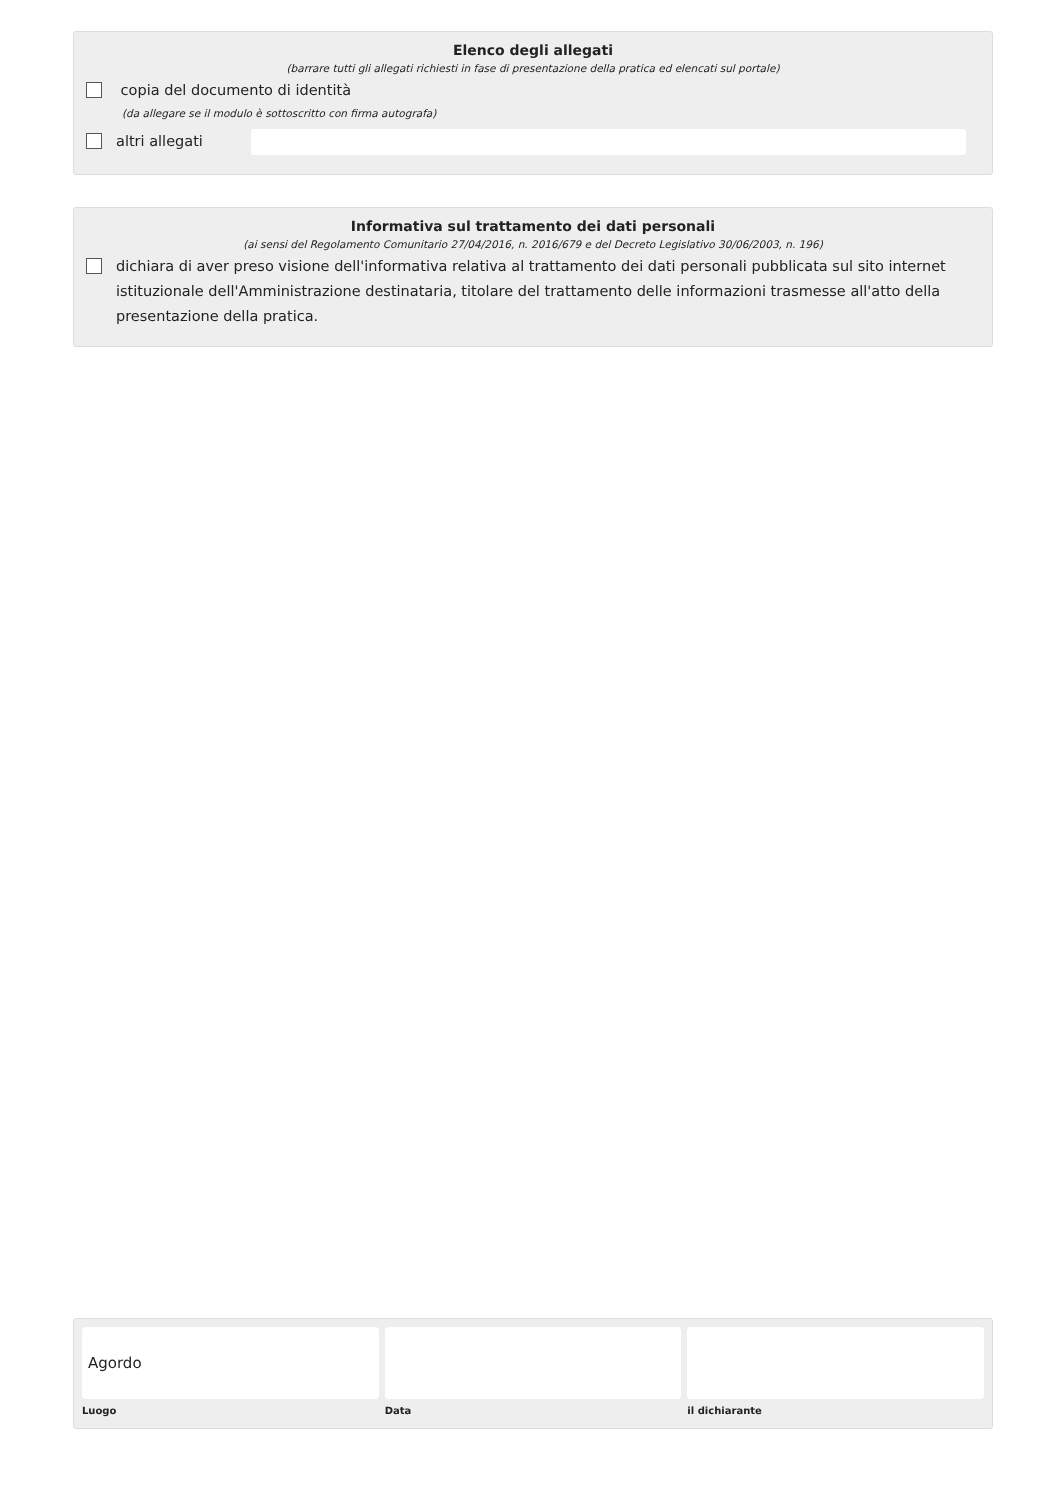Elenco degli allegati
(barrare tutti gli allegati richiesti in fase di presentazione della pratica ed elencati sul portale)
copia del documento di identità
(da allegare se il modulo è sottoscritto con firma autografa)
altri allegati
Informativa sul trattamento dei dati personali
(ai sensi del Regolamento Comunitario 27/04/2016, n. 2016/679 e del Decreto Legislativo 30/06/2003, n. 196)
dichiara di aver preso visione dell'informativa relativa al trattamento dei dati personali pubblicata sul sito internet istituzionale dell'Amministrazione destinataria, titolare del trattamento delle informazioni trasmesse all'atto della presentazione della pratica.
Agordo
Luogo
Data il dichiarante